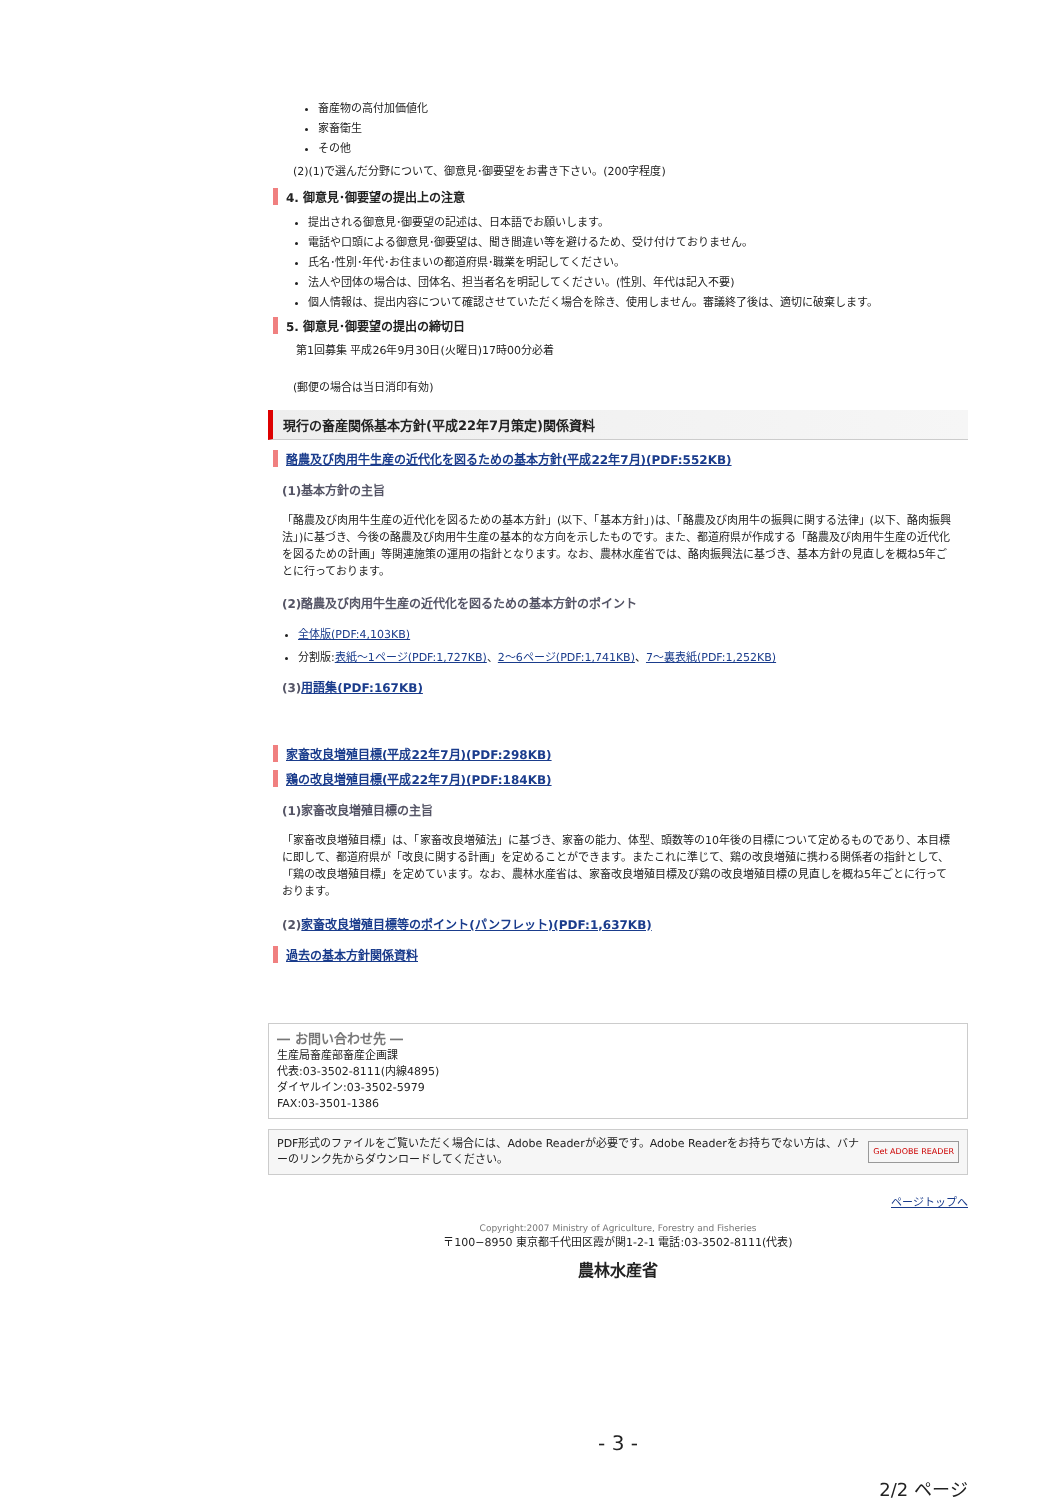畜産物の高付加価値化
家畜衛生
その他
(2)(1)で選んだ分野について、御意見･御要望をお書き下さい。(200字程度)
4. 御意見･御要望の提出上の注意
提出される御意見･御要望の記述は、日本語でお願いします。
電話や口頭による御意見･御要望は、聞き間違い等を避けるため、受け付けておりません。
氏名･性別･年代･お住まいの都道府県･職業を明記してください。
法人や団体の場合は、団体名、担当者名を明記してください。(性別、年代は記入不要)
個人情報は、提出内容について確認させていただく場合を除き、使用しません。審議終了後は、適切に破棄します。
5. 御意見･御要望の提出の締切日
第1回募集 平成26年9月30日(火曜日)17時00分必着
(郵便の場合は当日消印有効)
現行の畜産関係基本方針(平成22年7月策定)関係資料
酪農及び肉用牛生産の近代化を図るための基本方針(平成22年7月)(PDF:552KB)
(1)基本方針の主旨
「酪農及び肉用牛生産の近代化を図るための基本方針」(以下、「基本方針」)は、「酪農及び肉用牛の振興に関する法律」(以下、酪肉振興法」)に基づき、今後の酪農及び肉用牛生産の基本的な方向を示したものです。また、都道府県が作成する「酪農及び肉用牛生産の近代化を図るための計画」等関連施策の運用の指針となります。なお、農林水産省では、酪肉振興法に基づき、基本方針の見直しを概ね5年ごとに行っております。
(2)酪農及び肉用牛生産の近代化を図るための基本方針のポイント
全体版(PDF:4,103KB)
分割版:表紙～1ページ(PDF:1,727KB)、2～6ページ(PDF:1,741KB)、7～裏表紙(PDF:1,252KB)
(3)用語集(PDF:167KB)
家畜改良増殖目標(平成22年7月)(PDF:298KB)
鶏の改良増殖目標(平成22年7月)(PDF:184KB)
(1)家畜改良増殖目標の主旨
「家畜改良増殖目標」は、「家畜改良増殖法」に基づき、家畜の能力、体型、頭数等の10年後の目標について定めるものであり、本目標に即して、都道府県が「改良に関する計画」を定めることができます。またこれに準じて、鶏の改良増殖に携わる関係者の指針として、「鶏の改良増殖目標」を定めています。なお、農林水産省は、家畜改良増殖目標及び鶏の改良増殖目標の見直しを概ね5年ごとに行っております。
(2)家畜改良増殖目標等のポイント(パンフレット)(PDF:1,637KB)
過去の基本方針関係資料
― お問い合わせ先 ―
生産局畜産部畜産企画課
代表:03-3502-8111(内線4895)
ダイヤルイン:03-3502-5979
FAX:03-3501-1386
PDF形式のファイルをご覧いただく場合には、Adobe Readerが必要です。Adobe Readerをお持ちでない方は、バナーのリンク先からダウンロードしてください。
Get ADOBE READER
ページトップへ
Copyright:2007 Ministry of Agriculture, Forestry and Fisheries
〒100−8950 東京都千代田区霞が関1-2-1 電話:03-3502-8111(代表)
農林水産省
- 3 -
2/2 ページ